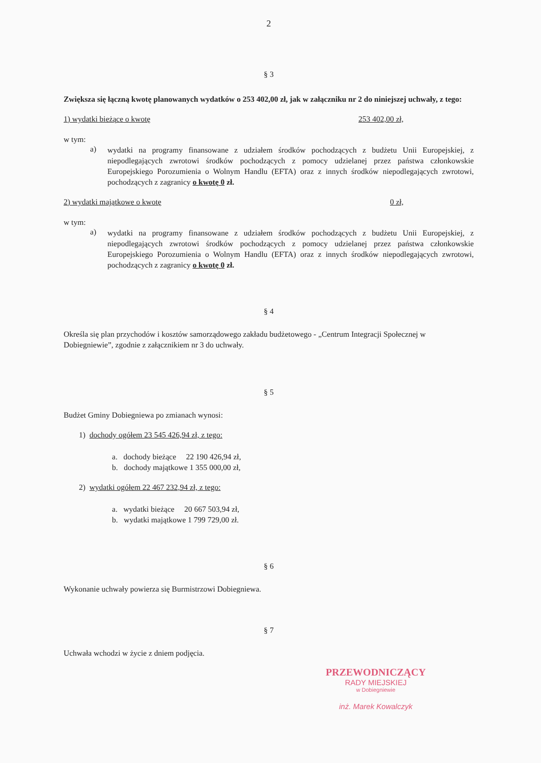2
§ 3
Zwiększa się łączną kwotę planowanych wydatków o 253 402,00 zł, jak w załączniku nr 2 do niniejszej uchwały, z tego:
1) wydatki bieżące o kwotę 253 402,00 zł,
w tym:
a)
wydatki na programy finansowane z udziałem środków pochodzących z budżetu Unii Europejskiej, z niepodlegających zwrotowi środków pochodzących z pomocy udzielanej przez państwa członkowskie Europejskiego Porozumienia o Wolnym Handlu (EFTA) oraz z innych środków niepodlegających zwrotowi, pochodzących z zagranicy o kwotę 0 zł.
2) wydatki majątkowe o kwotę 0 zł,
w tym:
a)
wydatki na programy finansowane z udziałem środków pochodzących z budżetu Unii Europejskiej, z niepodlegających zwrotowi środków pochodzących z pomocy udzielanej przez państwa członkowskie Europejskiego Porozumienia o Wolnym Handlu (EFTA) oraz z innych środków niepodlegających zwrotowi, pochodzących z zagranicy o kwotę 0 zł.
§ 4
Określa się plan przychodów i kosztów samorządowego zakładu budżetowego - „Centrum Integracji Społecznej w Dobiegniewie”, zgodnie z załącznikiem nr 3 do uchwały.
§ 5
Budżet Gminy Dobiegniewa po zmianach wynosi:
1) dochody ogółem 23 545 426,94 zł, z tego:
a. dochody bieżące 22 190 426,94 zł,
b. dochody majątkowe 1 355 000,00 zł,
2) wydatki ogółem 22 467 232,94 zł, z tego:
a. wydatki bieżące 20 667 503,94 zł,
b. wydatki majątkowe 1 799 729,00 zł.
§ 6
Wykonanie uchwały powierza się Burmistrzowi Dobiegniewa.
§ 7
Uchwała wchodzi w życie z dniem podjęcia.
PRZEWODNICZĄCY
RADY MIEJSKIEJ
w Dobiegniewie
inż. Marek Kowalczyk